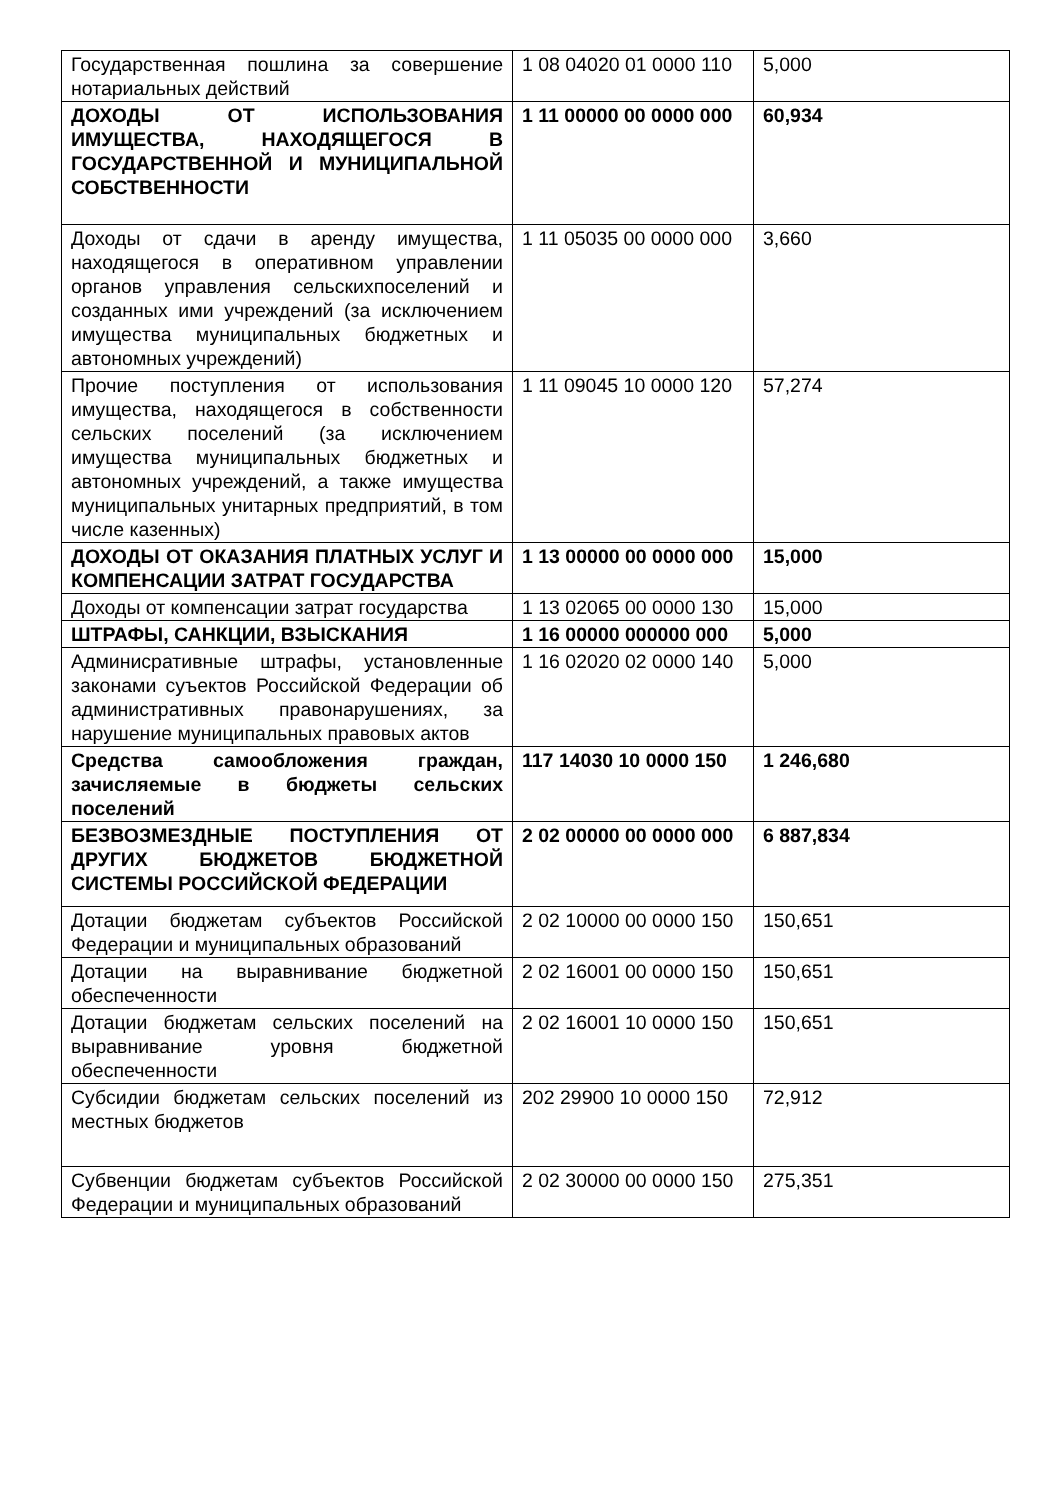| Государственная пошлина за совершение нотариальных действий | 1 08 04020 01 0000 110 | 5,000 |
| ДОХОДЫ ОТ ИСПОЛЬЗОВАНИЯ ИМУЩЕСТВА, НАХОДЯЩЕГОСЯ В ГОСУДАРСТВЕННОЙ И МУНИЦИПАЛЬНОЙ СОБСТВЕННОСТИ | 1 11 00000 00 0000 000 | 60,934 |
| Доходы от сдачи в аренду имущества, находящегося в оперативном управлении органов управления сельскихпоселений и созданных ими учреждений (за исключением имущества муниципальных бюджетных и автономных учреждений) | 1 11 05035 00 0000 000 | 3,660 |
| Прочие поступления от использования имущества, находящегося в собственности сельских поселений (за исключением имущества муниципальных бюджетных и автономных учреждений, а также имущества муниципальных унитарных предприятий, в том числе казенных) | 1 11 09045 10 0000 120 | 57,274 |
| ДОХОДЫ ОТ ОКАЗАНИЯ ПЛАТНЫХ УСЛУГ И КОМПЕНСАЦИИ ЗАТРАТ ГОСУДАРСТВА | 1 13 00000 00 0000 000 | 15,000 |
| Доходы от компенсации затрат государства | 1 13 02065 00 0000 130 | 15,000 |
| ШТРАФЫ, САНКЦИИ, ВЗЫСКАНИЯ | 1 16 00000 000000 000 | 5,000 |
| Админисративные штрафы, установленные законами суъектов Российской Федерации об административных правонарушениях, за нарушение муниципальных правовых актов | 1 16 02020 02 0000 140 | 5,000 |
| Средства самообложения граждан, зачисляемые в бюджеты сельских поселений | 117 14030 10 0000 150 | 1 246,680 |
| БЕЗВОЗМЕЗДНЫЕ ПОСТУПЛЕНИЯ ОТ ДРУГИХ БЮДЖЕТОВ БЮДЖЕТНОЙ СИСТЕМЫ РОССИЙСКОЙ ФЕДЕРАЦИИ | 2 02 00000 00 0000 000 | 6 887,834 |
| Дотации бюджетам субъектов Российской Федерации и муниципальных образований | 2 02 10000 00 0000 150 | 150,651 |
| Дотации на выравнивание бюджетной обеспеченности | 2 02 16001 00 0000 150 | 150,651 |
| Дотации бюджетам сельских поселений на выравнивание уровня бюджетной обеспеченности | 2 02 16001 10 0000 150 | 150,651 |
| Субсидии бюджетам сельских поселений из местных бюджетов | 202 29900 10 0000 150 | 72,912 |
| Субвенции бюджетам субъектов Российской Федерации и муниципальных образований | 2 02 30000 00 0000 150 | 275,351 |